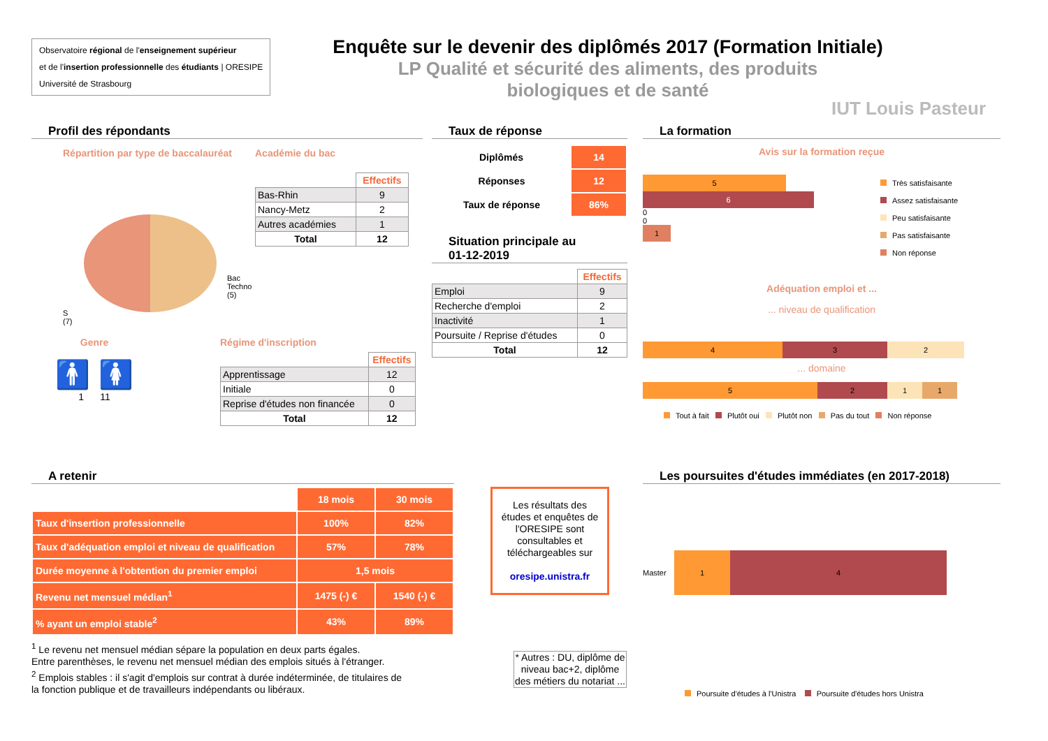Observatoire régional de l'enseignement supérieur
et de l'insertion professionnelle des étudiants | ORESIPE
Université de Strasbourg
Enquête sur le devenir des diplômés 2017 (Formation Initiale)
LP Qualité et sécurité des aliments, des produits
biologiques et de santé
IUT Louis Pasteur
Profil des répondants
Répartition par type de baccalauréat
Bac
Techno
(5)
S
(7)
Académie du bac
| | Effectifs |
| --- | --- |
| Bas-Rhin | 9 |
| Nancy-Metz | 2 |
| Autres académies | 1 |
| Total | 12 |
Genre
🚹 🚺
1 11
Régime d'inscription
| | Effectifs |
| --- | --- |
| Apprentissage | 12 |
| Initiale | 0 |
| Reprise d'études non financée | 0 |
| Total | 12 |
Taux de réponse
| Diplômés | 14 |
| Réponses | 12 |
| Taux de réponse | 86% |
Situation principale au
01-12-2019
| | Effectifs |
| --- | --- |
| Emploi | 9 |
| Recherche d'emploi | 2 |
| Inactivité | 1 |
| Poursuite / Reprise d'études | 0 |
| Total | 12 |
La formation
Avis sur la formation reçue
5
6
0
0
1
Très satisfaisante
Assez satisfaisante
Peu satisfaisante
Pas satisfaisante
Non réponse
Adéquation emploi et ...
... niveau de qualification
4 3 2
... domaine
5 2 1 1
Tout à fait Plutôt oui Plutôt non Pas du tout Non réponse
A retenir
| | 18 mois | 30 mois |
| Taux d'insertion professionnelle | 100% | 82% |
| Taux d'adéquation emploi et niveau de qualification | 57% | 78% |
| Durée moyenne à l'obtention du premier emploi | 1,5 mois | |
| Revenu net mensuel médian<sup>1</sup> | 1475 (-) € | 1540 (-) € |
| % ayant un emploi stable<sup>2</sup> | 43% | 89% |
<sup>1</sup> Le revenu net mensuel médian sépare la population en deux parts égales.
Entre parenthèses, le revenu net mensuel médian des emplois situés à l'étranger.
<sup>2</sup> Emplois stables : il s'agit d'emplois sur contrat à durée indéterminée, de titulaires de
la fonction publique et de travailleurs indépendants ou libéraux.
Les résultats des études et enquêtes de l'ORESIPE sont consultables et téléchargeables sur
oresipe.unistra.fr
* Autres : DU, diplôme de niveau bac+2, diplôme des métiers du notariat ...
Les poursuites d'études immédiates (en 2017-2018)
Master
1 4
Poursuite d'études à l'Unistra Poursuite d'études hors Unistra